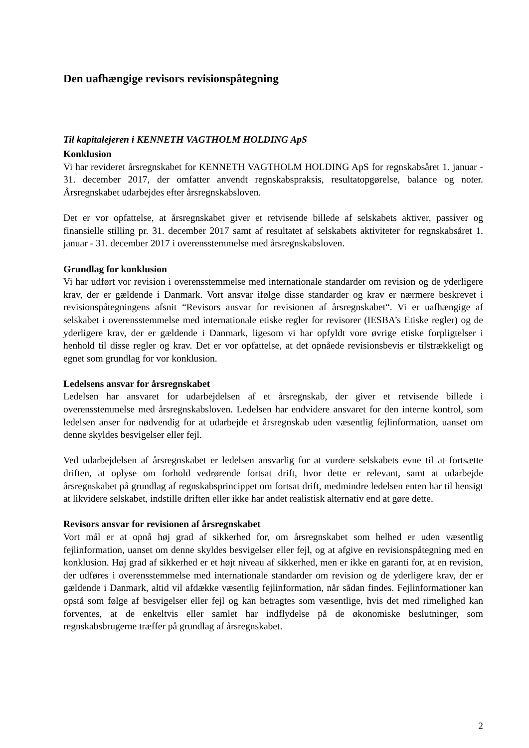Den uafhængige revisors revisionspåtegning
Til kapitalejeren i KENNETH VAGTHOLM HOLDING ApS
Konklusion
Vi har revideret årsregnskabet for KENNETH VAGTHOLM HOLDING ApS for regnskabsåret 1. januar - 31. december 2017, der omfatter anvendt regnskabspraksis, resultatopgørelse, balance og noter. Årsregnskabet udarbejdes efter årsregnskabsloven.
Det er vor opfattelse, at årsregnskabet giver et retvisende billede af selskabets aktiver, passiver og finansielle stilling pr. 31. december 2017 samt af resultatet af selskabets aktiviteter for regnskabsåret 1. januar - 31. december 2017 i overensstemmelse med årsregnskabsloven.
Grundlag for konklusion
Vi har udført vor revision i overensstemmelse med internationale standarder om revision og de yderligere krav, der er gældende i Danmark. Vort ansvar ifølge disse standarder og krav er nærmere beskrevet i revisionspåtegningens afsnit “Revisors ansvar for revisionen af årsregnskabet“. Vi er uafhængige af selskabet i overensstemmelse med internationale etiske regler for revisorer (IESBA’s Etiske regler) og de yderligere krav, der er gældende i Danmark, ligesom vi har opfyldt vore øvrige etiske forpligtelser i henhold til disse regler og krav. Det er vor opfattelse, at det opnåede revisionsbevis er tilstrækkeligt og egnet som grundlag for vor konklusion.
Ledelsens ansvar for årsregnskabet
Ledelsen har ansvaret for udarbejdelsen af et årsregnskab, der giver et retvisende billede i overensstemmelse med årsregnskabsloven. Ledelsen har endvidere ansvaret for den interne kontrol, som ledelsen anser for nødvendig for at udarbejde et årsregnskab uden væsentlig fejlinformation, uanset om denne skyldes besvigelser eller fejl.
Ved udarbejdelsen af årsregnskabet er ledelsen ansvarlig for at vurdere selskabets evne til at fortsætte driften, at oplyse om forhold vedrørende fortsat drift, hvor dette er relevant, samt at udarbejde årsregnskabet på grundlag af regnskabsprincippet om fortsat drift, medmindre ledelsen enten har til hensigt at likvidere selskabet, indstille driften eller ikke har andet realistisk alternativ end at gøre dette.
Revisors ansvar for revisionen af årsregnskabet
Vort mål er at opnå høj grad af sikkerhed for, om årsregnskabet som helhed er uden væsentlig fejlinformation, uanset om denne skyldes besvigelser eller fejl, og at afgive en revisionspåtegning med en konklusion. Høj grad af sikkerhed er et højt niveau af sikkerhed, men er ikke en garanti for, at en revision, der udføres i overensstemmelse med internationale standarder om revision og de yderligere krav, der er gældende i Danmark, altid vil afdække væsentlig fejlinformation, når sådan findes. Fejlinformationer kan opstå som følge af besvigelser eller fejl og kan betragtes som væsentlige, hvis det med rimelighed kan forventes, at de enkeltvis eller samlet har indflydelse på de økonomiske beslutninger, som regnskabsbrugerne træffer på grundlag af årsregnskabet.
2